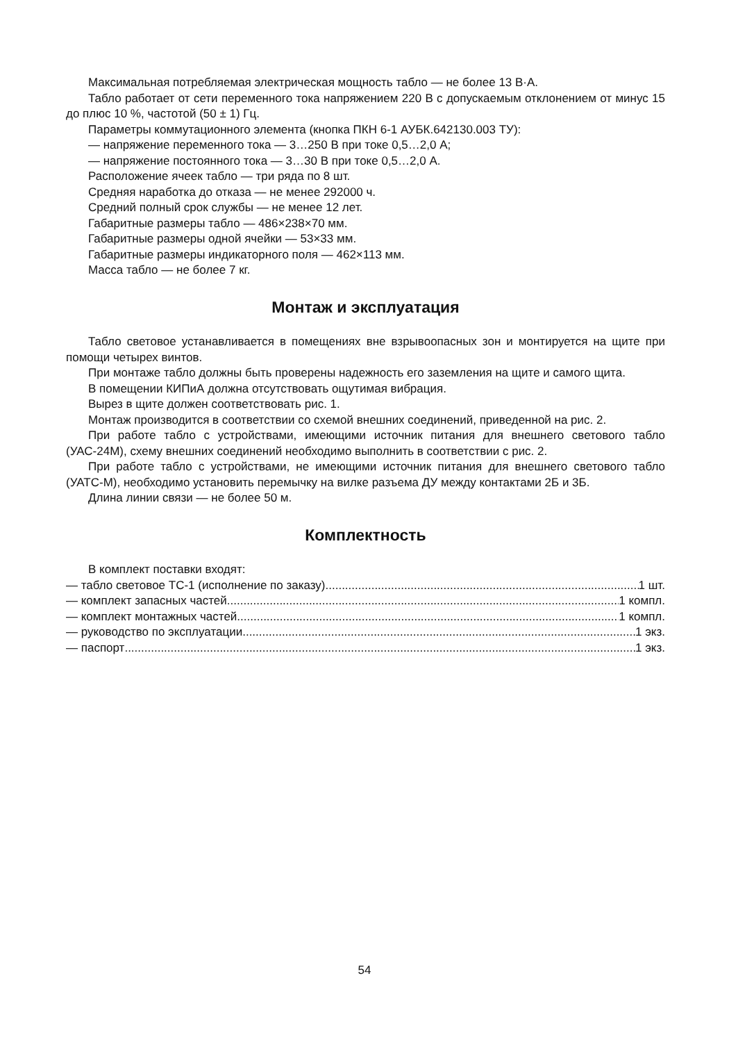Максимальная потребляемая электрическая мощность табло — не более 13 В·А.
Табло работает от сети переменного тока напряжением 220 В с допускаемым отклонением от минус 15 до плюс 10 %, частотой (50 ± 1) Гц.
Параметры коммутационного элемента (кнопка ПКН 6-1 АУБК.642130.003 ТУ):
— напряжение переменного тока — 3…250 В при токе 0,5…2,0 А;
— напряжение постоянного тока — 3…30 В при токе 0,5…2,0 А.
Расположение ячеек табло — три ряда по 8 шт.
Средняя наработка до отказа — не менее 292000 ч.
Средний полный срок службы — не менее 12 лет.
Габаритные размеры табло — 486×238×70 мм.
Габаритные размеры одной ячейки — 53×33 мм.
Габаритные размеры индикаторного поля — 462×113 мм.
Масса табло — не более 7 кг.
Монтаж и эксплуатация
Табло световое устанавливается в помещениях вне взрывоопасных зон и монтируется на щите при помощи четырех винтов.
При монтаже табло должны быть проверены надежность его заземления на щите и самого щита.
В помещении КИПиА должна отсутствовать ощутимая вибрация.
Вырез в щите должен соответствовать рис. 1.
Монтаж производится в соответствии со схемой внешних соединений, приведенной на рис. 2.
При работе табло с устройствами, имеющими источник питания для внешнего светового табло (УАС-24М), схему внешних соединений необходимо выполнить в соответствии с рис. 2.
При работе табло с устройствами, не имеющими источник питания для внешнего светового табло (УАТС-М), необходимо установить перемычку на вилке разъема ДУ между контактами 2Б и 3Б.
Длина линии связи — не более 50 м.
Комплектность
В комплект поставки входят:
— табло световое ТС-1 (исполнение по заказу) 1 шт.
— комплект запасных частей 1 компл.
— комплект монтажных частей 1 компл.
— руководство по эксплуатации 1 экз.
— паспорт 1 экз.
54